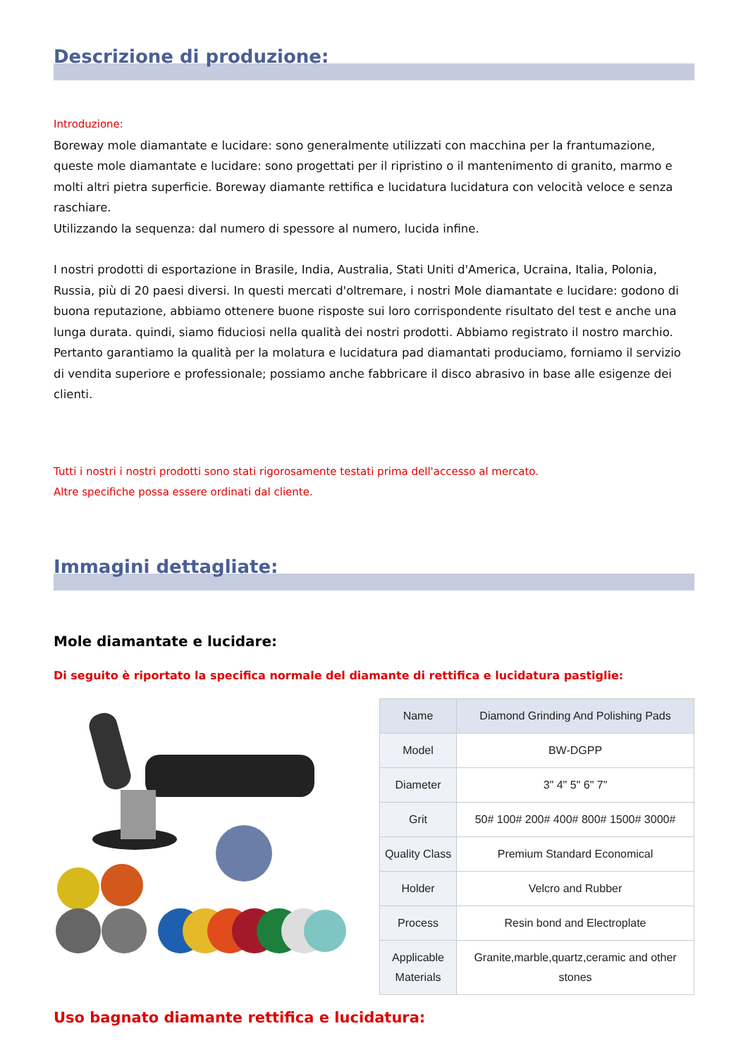Descrizione di produzione:
Introduzione:
Boreway mole diamantate e lucidare: sono generalmente utilizzati con macchina per la frantumazione, queste mole diamantate e lucidare: sono progettati per il ripristino o il mantenimento di granito, marmo e molti altri pietra superficie. Boreway diamante rettifica e lucidatura lucidatura con velocità veloce e senza raschiare.
Utilizzando la sequenza: dal numero di spessore al numero, lucida infine.
I nostri prodotti di esportazione in Brasile, India, Australia, Stati Uniti d'America, Ucraina, Italia, Polonia, Russia, più di 20 paesi diversi. In questi mercati d'oltremare, i nostri Mole diamantate e lucidare: godono di buona reputazione, abbiamo ottenere buone risposte sui loro corrispondente risultato del test e anche una lunga durata. quindi, siamo fiduciosi nella qualità dei nostri prodotti. Abbiamo registrato il nostro marchio. Pertanto garantiamo la qualità per la molatura e lucidatura pad diamantati produciamo, forniamo il servizio di vendita superiore e professionale; possiamo anche fabbricare il disco abrasivo in base alle esigenze dei clienti.
Tutti i nostri i nostri prodotti sono stati rigorosamente testati prima dell'accesso al mercato.
Altre specifiche possa essere ordinati dal cliente.
Immagini dettagliate:
Mole diamantate e lucidare:
Di seguito è riportato la specifica normale del diamante di rettifica e lucidatura pastiglie:
| Name | Diamond Grinding And Polishing Pads |
| Model | BW-DGPP |
| Diameter | 3" 4" 5" 6" 7" |
| Grit | 50# 100# 200# 400# 800# 1500# 3000# |
| Quality Class | Premium Standard Economical |
| Holder | Velcro and Rubber |
| Process | Resin bond and Electroplate |
| Applicable Materials | Granite,marble,quartz,ceramic and other stones |
Uso bagnato diamante rettifica e lucidatura: